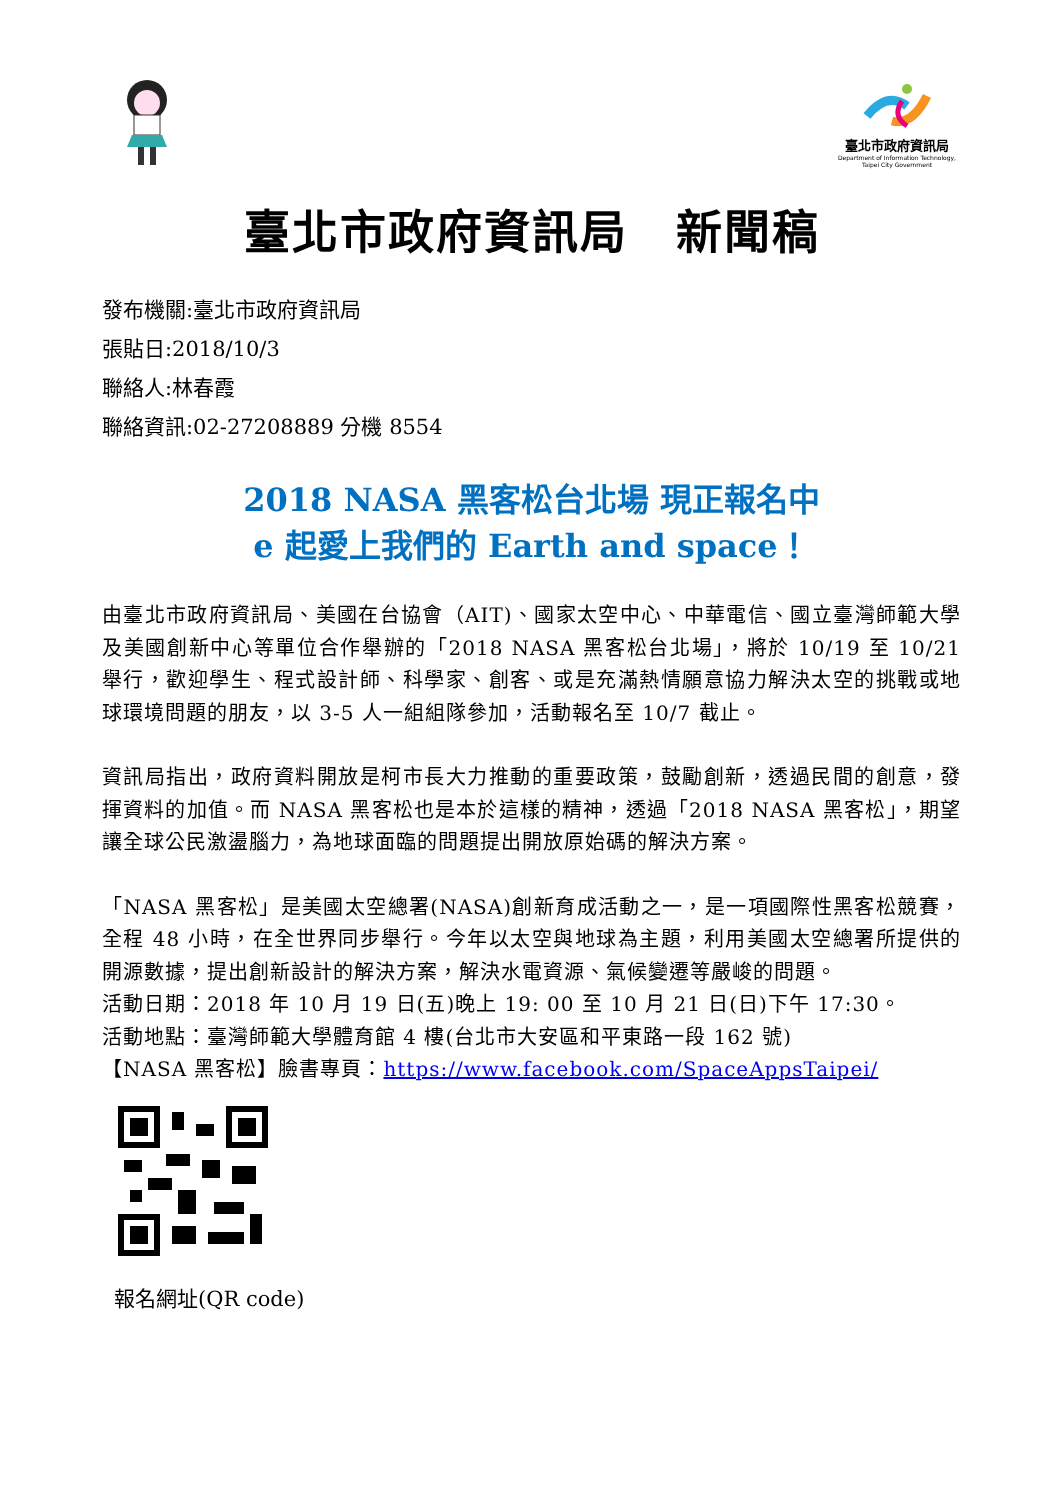臺北市政府資訊局
Department of Information Technology,
Taipei City Government
臺北市政府資訊局　新聞稿
發布機關:臺北市政府資訊局
張貼日:2018/10/3
聯絡人:林春霞
聯絡資訊:02-27208889 分機 8554
2018 NASA 黑客松台北場 現正報名中
e 起愛上我們的 Earth and space！
由臺北市政府資訊局、美國在台協會（AIT)、國家太空中心、中華電信、國立臺灣師範大學及美國創新中心等單位合作舉辦的「2018 NASA 黑客松台北場」，將於 10/19 至 10/21 舉行，歡迎學生、程式設計師、科學家、創客、或是充滿熱情願意協力解決太空的挑戰或地球環境問題的朋友，以 3-5 人一組組隊參加，活動報名至 10/7 截止。
資訊局指出，政府資料開放是柯市長大力推動的重要政策，鼓勵創新，透過民間的創意，發揮資料的加值。而 NASA 黑客松也是本於這樣的精神，透過「2018 NASA 黑客松」，期望讓全球公民激盪腦力，為地球面臨的問題提出開放原始碼的解決方案。
「NASA 黑客松」是美國太空總署(NASA)創新育成活動之一，是一項國際性黑客松競賽，全程 48 小時，在全世界同步舉行。今年以太空與地球為主題，利用美國太空總署所提供的開源數據，提出創新設計的解決方案，解決水電資源、氣候變遷等嚴峻的問題。
活動日期：2018 年 10 月 19 日(五)晚上 19: 00 至 10 月 21 日(日)下午 17:30。
活動地點：臺灣師範大學體育館 4 樓(台北市大安區和平東路一段 162 號)
【NASA 黑客松】臉書專頁：https://www.facebook.com/SpaceAppsTaipei/
報名網址(QR code)